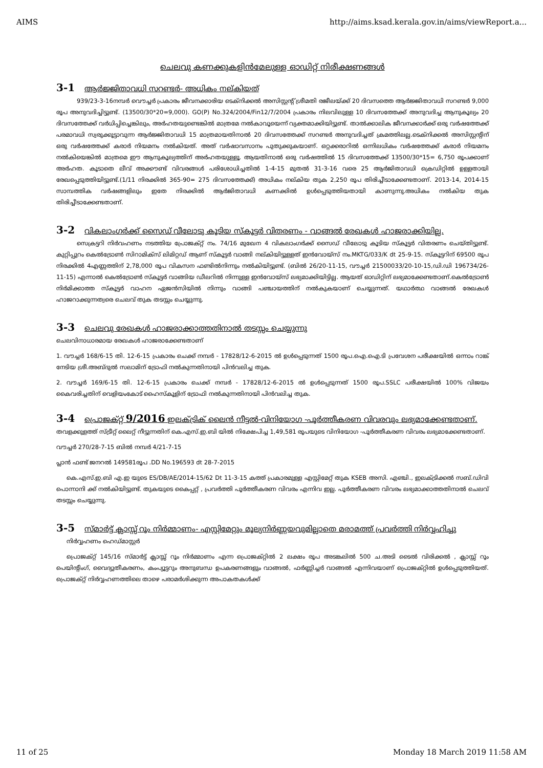AIMS http://aims.ksad.kerala.gov.in/aims/viewReport.a...
ചെലവു കണക്കുകളിൻമേലുള്ള ഓഡിറ്റ് നിരീക്ഷണങ്ങൾ
3-1 ആർജ്ജിതാവധി സറണ്ടർ- അധികം നല്കിയത്
939/23-3-16നമ്പർ വൌച്ചർ പ്രകാരം ജീവനക്കാരിയ ടെക്നിക്കൽ അസിസ്റ്റന്റ് ശ്രീമതി രജീലയ്ക്ക് 20 ദിവസത്തെ ആർജ്ജിതാവധി സറണ്ടർ 9,000 രൂപ അനുവദിച്ചിട്ടുണ്ട്. (13500/30*20=9,000). GO(P) No.324/2004/Fin12/7/2004 പ്രകാരം നിലവിലുള്ള 10 ദിവസത്തേക്ക് അനുവദിച്ച ആനുകൂല്യം 20 ദിവസത്തേക്ക് വർധിപ്പിച്ചെങ്കിലും, അർഹതയുണ്ടെങ്കിൽ മാത്രമേ നൽകാവൂയെന്ന് വ്യക്തമാക്കിയിട്ടുണ്ട്. താൽക്കാലിക ജീവനക്കാർക്ക് ഒരു വർഷത്തേക്ക് പരമാവധി സ്വരുക്കൂട്ടാവുന്ന ആർജ്ജിതാവധി 15 മാത്രമായതിനാൽ 20 ദിവസത്തേക്ക് സറണ്ടർ അനുവദിച്ചത് ക്രമത്തിലല്ല.ടെക്നിക്കൽ അസിസ്റ്റന്റിന് ഒരു വർഷത്തേക്ക് കരാർ നിയമനം നൽകിയത്. അത് വർഷാവസാനം പുതുക്കുകയാണ്. ഒറ്റക്കരാറിൽ ഒന്നിലധികം വർഷത്തേക്ക് കരാർ നിയമനം നൽകിയെങ്കിൽ മാത്രമെ ഈ ആനുകൂല്യത്തിന് അർഹതയുള്ളൂ. ആയതിനാൽ ഒരു വർഷത്തിൽ 15 ദിവസത്തേക്ക് 13500/30*15= 6,750 രൂപക്കാണ് അർഹത. കൂടാതെ ലീവ് അക്കൗണ്ട് വിവരങ്ങൾ പരിശോധിച്ചതിൽ 1-4-15 മുതൽ 31-3-16 വരെ 25 ആർജിതാവധി ക്രെഡിറ്റിൽ ഉള്ളതായി രേഖപ്പെടുത്തിയിട്ടുണ്ട്.(1/11 നിരക്കിൽ 365-90= 275 ദിവസത്തേക്ക്) അധികം നല്കിയ തുക 2,250 രൂപ തിരിച്ചീടാക്കേണ്ടതാണ്. 2013-14, 2014-15 സാമ്പത്തിക വർഷങ്ങളിലും ഇതേ നിരക്കിൽ ആർജിതാവധി കണക്കിൽ ഉൾപ്പെടുത്തിയതായി കാണുന്നു.അധികം നൽകിയ തുക തിരിച്ചീടാക്കേണ്ടതാണ്.
3-2 വികലാംഗർക്ക് സൈഡ് വീലോടു കൂടിയ സ്കൂട്ടർ വിതരണം - വാങ്ങൽ രേഖകൾ ഹാജരാക്കിയില്ല.
സെക്രട്ടറി നിർവഹണം നടത്തിയ പ്രോജക്റ്റ് നം. 74/16 മുഖേന 4 വികലാംഗർക്ക് സൈഡ് വീലോടു കൂടിയ സ്കൂട്ടർ വിതരണം ചെയ്തിട്ടുണ്ട്. കുറ്റിപ്പുറം കെൽട്രോൺ സിറാമിക്സ് ലിമിറ്റഡ് ആണ് സ്കൂട്ടർ വാങ്ങി നല്കിയിട്ടുള്ളത് ഇൻവോയ്സ് നം.MKTG/033/K dt 25-9-15. സ്കൂട്ടറിന് 69500 രൂപ നിരക്കിൽ 4എണ്ണത്തിന് 2,78,000 രൂപ വികസന ഫണ്ടിൽനിന്നും നൽകിയിട്ടുണ്ട്. (ബിൽ 26/20-11-15, വൗച്ചർ 21500033/20-10-15,ഡി.ഡി 196734/26-11-15) എന്നാൽ കെൽട്രോൺ സ്കൂട്ടർ വാങ്ങിയ ഡീലറിൽ നിന്നുള്ള ഇൻവോയ്സ് ലഭ്യമാക്കിയിട്ടില്ല. ആയത് ഓഡിറ്റിന് ലഭ്യമാക്കേണ്ടതാണ്.കെൽട്രോൺ നിർമിക്കാത്ത സ്കൂട്ടർ വാഹന ഏജൻസിയിൽ നിന്നും വാങ്ങി പഞ്ചായത്തിന് നൽകുകയാണ് ചെയ്യുന്നത്. യഥാർത്ഥ വാങ്ങൽ രേഖകൾ ഹാജറാക്കുന്നത്വരെ ചെലവ് തുക തടസ്സം ചെയ്യുന്നു.
3-3 ചെലവു രേഖകൾ ഹാജരാക്കാത്തതിനാൽ തടസ്സം ചെയ്യുന്നു
ചെലവിനാധാരമായ രേഖകൾ ഹാജരാക്കേണ്ടതാണ്
1. വൗച്ചർ 168/6-15 തി. 12-6-15 പ്രകാരം ചെക്ക് നമ്പർ - 17828/12-6-2015 ൽ ഉൾപ്പെടുന്നത് 1500 രൂപ.ഐ.ഐ.ടി പ്രവേശന പരീക്ഷയിൽ ഒന്നാം റാങ്ക് നേടിയ ശ്രീ.അബ്ദുൽ സലാമിന് ട്രോഫി നൽകുന്നതിനായി പിൻവലിച്ച തുക.
2. വൗച്ചർ 169/6-15 തി. 12-6-15 പ്രകാരം ചെക്ക് നമ്പർ - 17828/12-6-2015 ൽ ഉൾപ്പെടുന്നത് 1500 രൂപ.SSLC പരീക്ഷയിൽ 100% വിജയം കൈവരിച്ചതിന് വെളിയംകോട് ഹൈസ്കൂളിന് ട്രോഫി നൽകുന്നതിനായി പിൻവലിച്ച തുക.
3-4 പ്രൊജക്റ്റ് 9/2016 ഇലക്ട്രിക് ലൈൻ നീട്ടൽ-വിനിയോഗ -പൂർത്തീകരണ വിവരവും ലഭ്യമാക്കേണ്ടതാണ്.
തവളക്കുളത്ത് സ്ട്രീറ്റ് ലൈറ്റ് നീട്ടുന്നതിന് കെ.എസ്.ഇ.ബി യിൽ നിക്ഷേപിച്ച 1,49,581 രൂപയുടെ വിനിയോഗ -പൂർത്തീകരണ വിവരം ലഭ്യമാക്കേണ്ടതാണ്.
വൗച്ചർ 270/28-7-15 ബിൽ നമ്പർ 4/21-7-15
പ്ലാൻ ഫണ്ട് ജനറൽ 149581രൂപ .DD No.196593 dt 28-7-2015
കെ.എസ്.ഇ.ബി എ.ഇ യുടെ ES/DB/AE/2014-15/62 Dt 11-3-15 കത്ത് പ്രകാരമുള്ള എസ്റ്റിമേറ്റ് തുക KSEB അസി. എഞ്ചി., ഇലക്ട്രിക്കൽ സബ്.ഡിവി പൊന്നാനി ക്ക് നൽകിയിട്ടുണ്ട്. തുകയുടെ കൈപ്പറ്റ് , പ്രവർത്തി പൂർത്തീകരണ വിവരം എന്നിവ ഇല്ല. പൂർത്തീകരണ വിവരം ലഭ്യമാക്കാത്തതിനാൽ ചെലവ് തടസ്സം ചെയ്യുന്നു.
3-5 സ്മാർട്ട് ക്ലാസ്സ് റൂം നിർമ്മാണം- എസ്റ്റിമേറ്റും മൂല്യനിർണ്ണയവുമില്ലാതെ മരാമത്ത് പ്രവർത്തി നിർവ്വഹിച്ചു
നിർവ്വഹണം ഹെഡ്മാസ്റ്റർ
പ്രൊജക്റ്റ് 145/16 സ്മാർട്ട് ക്ലാസ്സ് റൂം നിർമ്മാണം എന്ന പ്രൊജക്റ്റിൽ 2 ലക്ഷം രൂപ അടങ്കലിൽ 500 ച.അടി ടൈൽ വിരിക്കൽ , ക്ലാസ്സ് റൂം പെയിന്റിംഗ്, വൈദ്യുതീകരണം, കംപ്യൂട്ടറും അനുബന്ധ ഉപകരണങ്ങളും വാങ്ങൽ, ഫർണ്ണിച്ചർ വാങ്ങൽ എന്നിവയാണ് പ്രൊജക്റ്റിൽ ഉൾപ്പെടുത്തിയത്. പ്രൊജക്റ്റ് നിർവ്വഹണത്തിലെ താഴെ പരാമർശിക്കുന്ന അപാകതകൾക്ക്
11 of 25 Monday 18 March 2019 11:58 AM